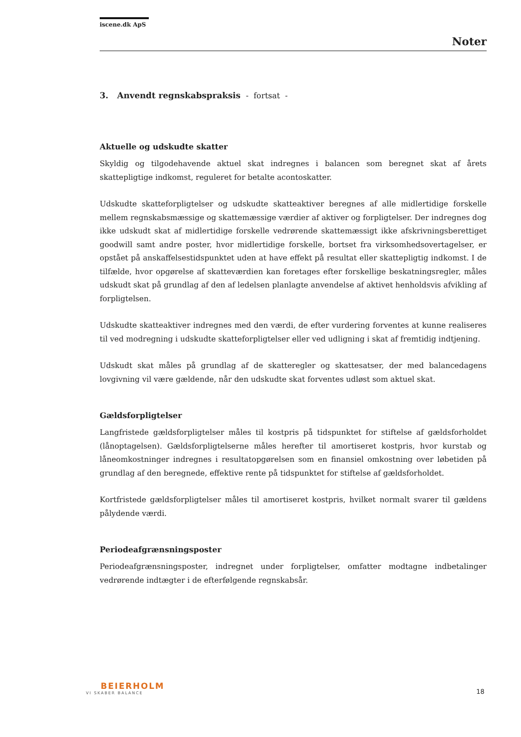iscene.dk ApS
Noter
3. Anvendt regnskabspraksis - fortsat -
Aktuelle og udskudte skatter
Skyldig og tilgodehavende aktuel skat indregnes i balancen som beregnet skat af årets skattepligtige indkomst, reguleret for betalte acontoskatter.
Udskudte skatteforpligtelser og udskudte skatteaktiver beregnes af alle midlertidige forskelle mellem regnskabsmæssige og skattemæssige værdier af aktiver og forpligtelser. Der indregnes dog ikke udskudt skat af midlertidige forskelle vedrørende skattemæssigt ikke afskrivningsberettiget goodwill samt andre poster, hvor midlertidige forskelle, bortset fra virksomhedsovertagelser, er opstået på anskaffelsestidspunktet uden at have effekt på resultat eller skattepligtig indkomst. I de tilfælde, hvor opgørelse af skatteværdien kan foretages efter forskellige beskatningsregler, måles udskudt skat på grundlag af den af ledelsen planlagte anvendelse af aktivet henholdsvis afvikling af forpligtelsen.
Udskudte skatteaktiver indregnes med den værdi, de efter vurdering forventes at kunne realiseres til ved modregning i udskudte skatteforpligtelser eller ved udligning i skat af fremtidig indtjening.
Udskudt skat måles på grundlag af de skatteregler og skattesatser, der med balancedagens lovgivning vil være gældende, når den udskudte skat forventes udløst som aktuel skat.
Gældsforpligtelser
Langfristede gældsforpligtelser måles til kostpris på tidspunktet for stiftelse af gældsforholdet (lånoptagelsen). Gældsforpligtelserne måles herefter til amortiseret kostpris, hvor kurstab og låneomkostninger indregnes i resultatopgørelsen som en finansiel omkostning over løbetiden på grundlag af den beregnede, effektive rente på tidspunktet for stiftelse af gældsforholdet.
Kortfristede gældsforpligtelser måles til amortiseret kostpris, hvilket normalt svarer til gældens pålydende værdi.
Periodeafgrænsningsposter
Periodeafgrænsningsposter, indregnet under forpligtelser, omfatter modtagne indbetalinger vedrørende indtægter i de efterfølgende regnskabsår.
BEIERHOLM
VI SKABER BALANCE
18